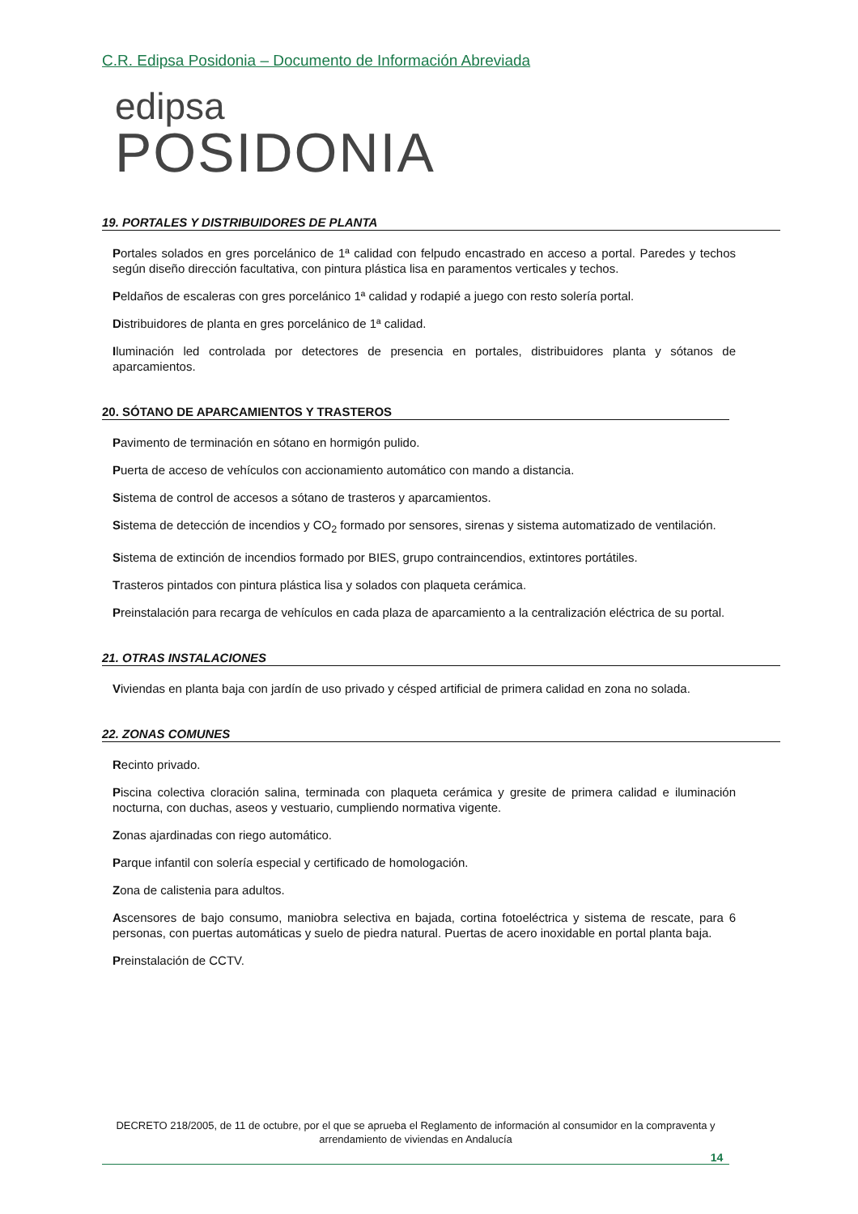C.R. Edipsa Posidonia – Documento de Información Abreviada
edipsa
POSIDONIA
19. PORTALES Y DISTRIBUIDORES DE PLANTA
Portales solados en gres porcelánico de 1ª calidad con felpudo encastrado en acceso a portal. Paredes y techos según diseño dirección facultativa, con pintura plástica lisa en paramentos verticales y techos.
Peldaños de escaleras con gres porcelánico 1ª calidad y rodapié a juego con resto solería portal.
Distribuidores de planta en gres porcelánico de 1ª calidad.
Iluminación led controlada por detectores de presencia en portales, distribuidores planta y sótanos de aparcamientos.
20. SÓTANO DE APARCAMIENTOS Y TRASTEROS
Pavimento de terminación en sótano en hormigón pulido.
Puerta de acceso de vehículos con accionamiento automático con mando a distancia.
Sistema de control de accesos a sótano de trasteros y aparcamientos.
Sistema de detección de incendios y CO<sub>2</sub> formado por sensores, sirenas y sistema automatizado de ventilación.
Sistema de extinción de incendios formado por BIES, grupo contraincendios, extintores portátiles.
Trasteros pintados con pintura plástica lisa y solados con plaqueta cerámica.
Preinstalación para recarga de vehículos en cada plaza de aparcamiento a la centralización eléctrica de su portal.
21. OTRAS INSTALACIONES
Viviendas en planta baja con jardín de uso privado y césped artificial de primera calidad en zona no solada.
22. ZONAS COMUNES
Recinto privado.
Piscina colectiva cloración salina, terminada con plaqueta cerámica y gresite de primera calidad e iluminación nocturna, con duchas, aseos y vestuario, cumpliendo normativa vigente.
Zonas ajardinadas con riego automático.
Parque infantil con solería especial y certificado de homologación.
Zona de calistenia para adultos.
Ascensores de bajo consumo, maniobra selectiva en bajada, cortina fotoeléctrica y sistema de rescate, para 6 personas, con puertas automáticas y suelo de piedra natural. Puertas de acero inoxidable en portal planta baja.
Preinstalación de CCTV.
DECRETO 218/2005, de 11 de octubre, por el que se aprueba el Reglamento de información al consumidor en la compraventa y arrendamiento de viviendas en Andalucía
14